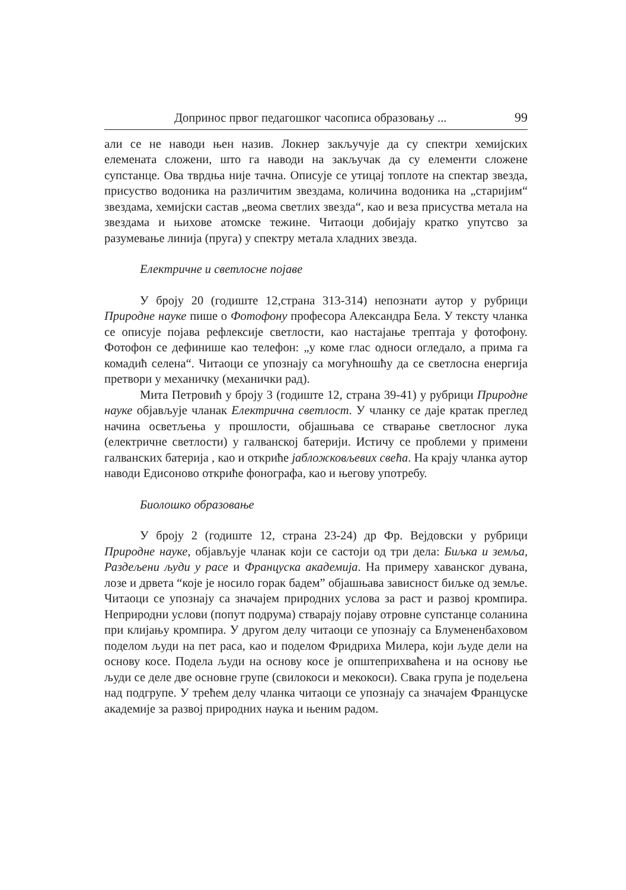Допринос првог педагошког часописа образовању ... 99
али се не наводи њен назив. Локнер закључује да су спектри хемијских елемената сложени, што га наводи на закључак да су елементи сложене супстанце. Ова тврдња није тачна. Описује се утицај топлоте на спектар звезда, присуство водоника на различитим звездама, количина водоника на „старијим“ звездама, хемијски састав „веома светлих звезда“, као и веза присуства метала на звездама и њихове атомске тежине. Читаоци добијају кратко упутсво за разумевање линија (пруга) у спектру метала хладних звезда.
Електричне и светлосне појаве
У броју 20 (годиште 12,страна 313-314) непознати аутор у рубрици Природне науке пише о Фотофону професора Александра Бела. У тексту чланка се описује појава рефлексије светлости, као настајање трептаја у фотофону. Фотофон се дефинише као телефон: „у коме глас односи огледало, а прима га комадић селена“. Читаоци се упознају са могућношћу да се светлосна енергија претвори у механичку (механички рад).
Мита Петровић у броју 3 (годиште 12, страна 39-41) у рубрици Природне науке објављује чланак Електрична светлост. У чланку се даје кратак преглед начина осветљења у прошлости, објашњава се стварање светлосног лука (електричне светлости) у галванској батерији. Истичу се проблеми у примени галванских батерија , као и откриће јабложковљевих свећа. На крају чланка аутор наводи Едисоново откриће фонографа, као и његову употребу.
Биолошко образовање
У броју 2 (годиште 12, страна 23-24) др Фр. Вејдовски у рубрици Природне науке, објављује чланак који се састоји од три дела: Биљка и земља, Раздељени људи у расе и Француска академија. На примеру хаванског дувана, лозе и дрвета “које је носило горак бадем” објашњава зависност биљке од земље. Читаоци се упознају са значајем природних услова за раст и развој кромпира. Неприродни услови (попут подрума) стварају појаву отровне супстанце соланина при клијању кромпира. У другом делу читаоци се упознају са Блумененбаховом поделом људи на пет раса, као и поделом Фридриха Милера, који људе дели на основу косе. Подела људи на основу косе је општеприхваћена и на основу ње људи се деле две основне групе (свилокоси и мекокоси). Свака група је подељена над подгрупе. У трећем делу чланка читаоци се упознају са значајем Француске академије за развој природних наука и њеним радом.